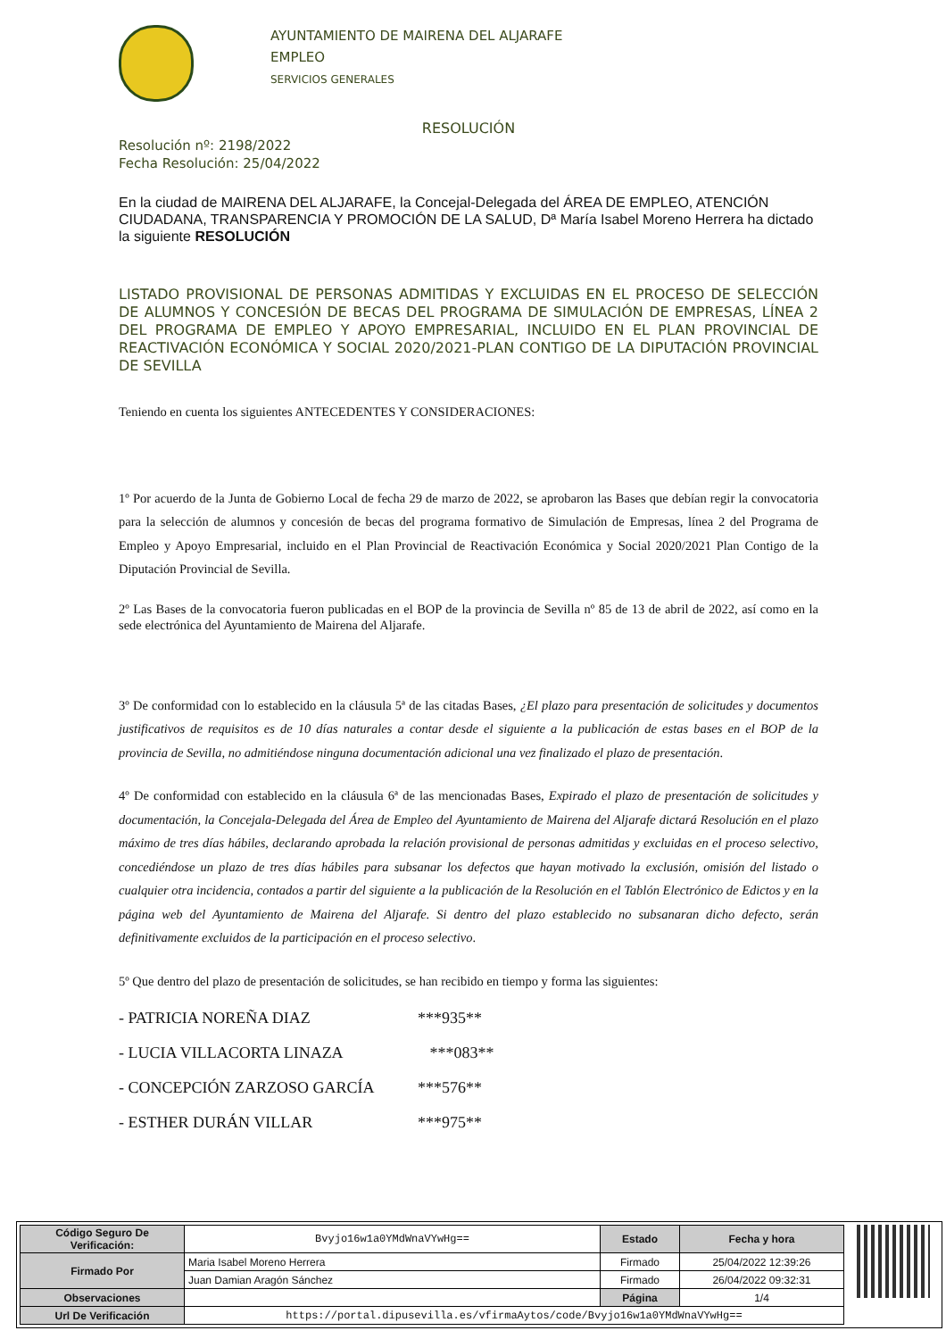AYUNTAMIENTO DE MAIRENA DEL ALJARAFE
EMPLEO
SERVICIOS GENERALES
RESOLUCIÓN
Resolución nº: 2198/2022
Fecha Resolución: 25/04/2022
En la ciudad de MAIRENA DEL ALJARAFE, la Concejal-Delegada del ÁREA DE EMPLEO, ATENCIÓN CIUDADANA, TRANSPARENCIA Y PROMOCIÓN DE LA SALUD, Dª María Isabel Moreno Herrera ha dictado la siguiente RESOLUCIÓN
LISTADO PROVISIONAL DE PERSONAS ADMITIDAS Y EXCLUIDAS EN EL PROCESO DE SELECCIÓN DE ALUMNOS Y CONCESIÓN DE BECAS DEL PROGRAMA DE SIMULACIÓN DE EMPRESAS, LÍNEA 2 DEL PROGRAMA DE EMPLEO Y APOYO EMPRESARIAL, INCLUIDO EN EL PLAN PROVINCIAL DE REACTIVACIÓN ECONÓMICA Y SOCIAL 2020/2021-PLAN CONTIGO DE LA DIPUTACIÓN PROVINCIAL DE SEVILLA
Teniendo en cuenta los siguientes ANTECEDENTES Y CONSIDERACIONES:
1º Por acuerdo de la Junta de Gobierno Local de fecha 29 de marzo de 2022, se aprobaron las Bases que debían regir la convocatoria para la selección de alumnos y concesión de becas del programa formativo de Simulación de Empresas, línea 2 del Programa de Empleo y Apoyo Empresarial, incluido en el Plan Provincial de Reactivación Económica y Social 2020/2021 Plan Contigo de la Diputación Provincial de Sevilla.
2º Las Bases de la convocatoria fueron publicadas en el BOP de la provincia de Sevilla nº 85 de 13 de abril de 2022, así como en la sede electrónica del Ayuntamiento de Mairena del Aljarafe.
3º De conformidad con lo establecido en la cláusula 5ª de las citadas Bases, ¿El plazo para presentación de solicitudes y documentos justificativos de requisitos es de 10 días naturales a contar desde el siguiente a la publicación de estas bases en el BOP de la provincia de Sevilla, no admitiéndose ninguna documentación adicional una vez finalizado el plazo de presentación.
4º De conformidad con establecido en la cláusula 6ª de las mencionadas Bases, Expirado el plazo de presentación de solicitudes y documentación, la Concejala-Delegada del Área de Empleo del Ayuntamiento de Mairena del Aljarafe dictará Resolución en el plazo máximo de tres días hábiles, declarando aprobada la relación provisional de personas admitidas y excluidas en el proceso selectivo, concediéndose un plazo de tres días hábiles para subsanar los defectos que hayan motivado la exclusión, omisión del listado o cualquier otra incidencia, contados a partir del siguiente a la publicación de la Resolución en el Tablón Electrónico de Edictos y en la página web del Ayuntamiento de Mairena del Aljarafe. Si dentro del plazo establecido no subsanaran dicho defecto, serán definitivamente excluidos de la participación en el proceso selectivo.
5º Que dentro del plazo de presentación de solicitudes, se han recibido en tiempo y forma las siguientes:
- PATRICIA NOREÑA DIAZ ***935**
- LUCIA VILLACORTA LINAZA ***083**
- CONCEPCIÓN ZARZOSO GARCÍA ***576**
- ESTHER DURÁN VILLAR ***975**
| Código Seguro De Verificación: | Bvyjo16w1a0YMdWnaVYwHg== | Estado | Fecha y hora |
| Firmado Por | Maria Isabel Moreno Herrera | Firmado | 25/04/2022 12:39:26 |
| | Juan Damian Aragón Sánchez | Firmado | 26/04/2022 09:32:31 |
| Observaciones | | Página | 1/4 |
| Url De Verificación | https://portal.dipusevilla.es/vfirmaAytos/code/Bvyjo16w1a0YMdWnaVYwHg== | | |